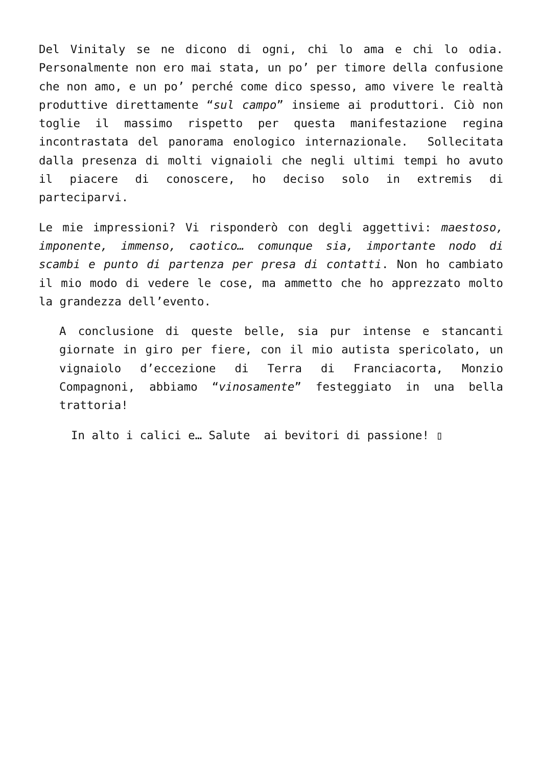Del Vinitaly se ne dicono di ogni, chi lo ama e chi lo odia. Personalmente non ero mai stata, un po’ per timore della confusione che non amo, e un po’ perché come dico spesso, amo vivere le realtà produttive direttamente “sul campo” insieme ai produttori. Ciò non toglie il massimo rispetto per questa manifestazione regina incontrastata del panorama enologico internazionale. Sollecitata dalla presenza di molti vignaioli che negli ultimi tempi ho avuto il piacere di conoscere, ho deciso solo in extremis di parteciparvi.
Le mie impressioni? Vi risponderò con degli aggettivi: maestoso, imponente, immenso, caotico… comunque sia, importante nodo di scambi e punto di partenza per presa di contatti. Non ho cambiato il mio modo di vedere le cose, ma ammetto che ho apprezzato molto la grandezza dell’evento.
A conclusione di queste belle, sia pur intense e stancanti giornate in giro per fiere, con il mio autista spericolato, un vignaiolo d’eccezione di Terra di Franciacorta, Monzio Compagnoni, abbiamo “vinosamente” festeggiato in una bella trattoria!
In alto i calici e… Salute ai bevitori di passione! ▯